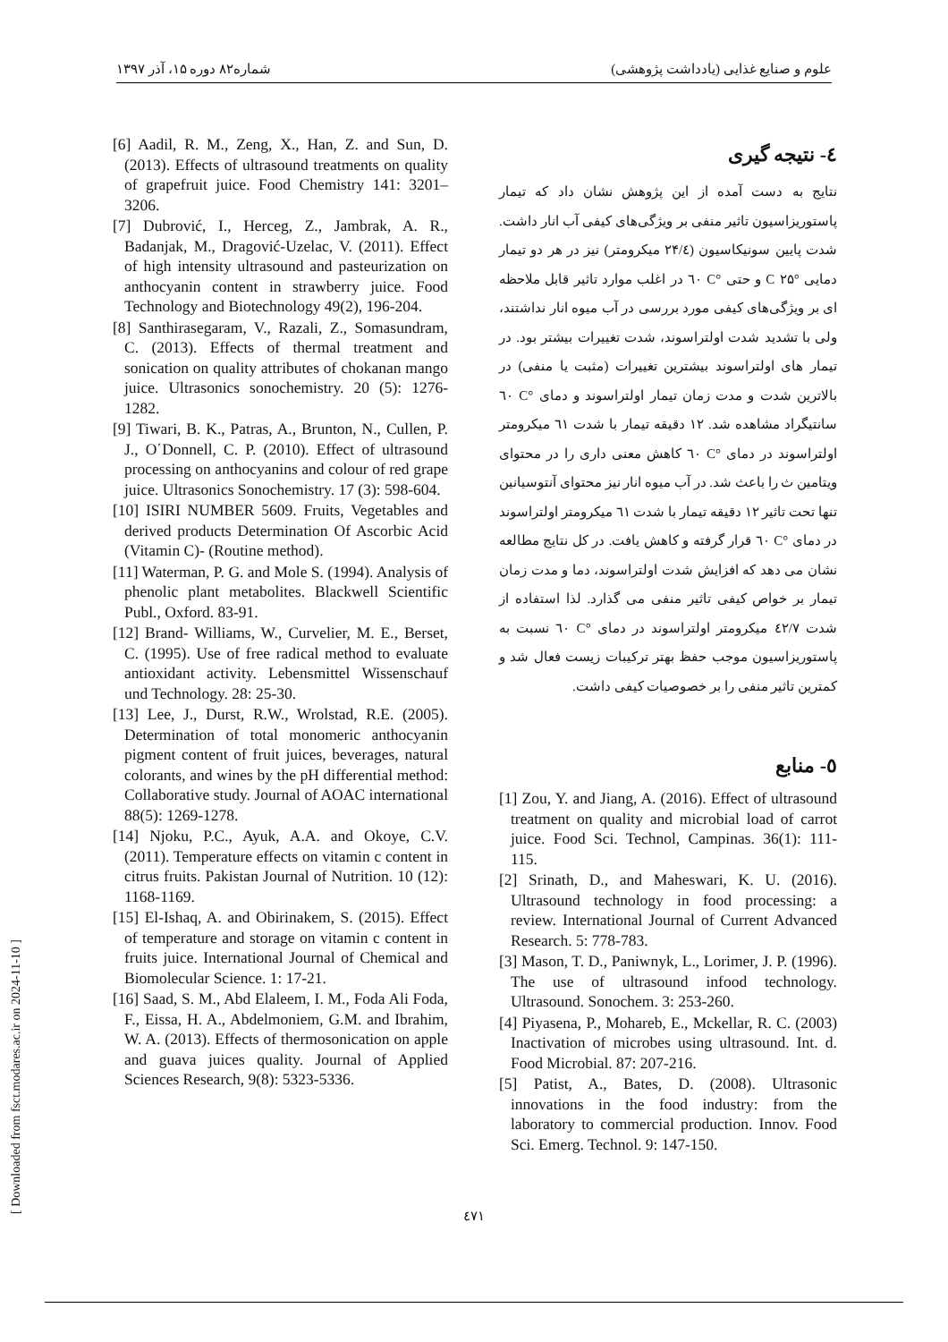علوم و صنایع غذایی (یادداشت پژوهشی) شماره۸۲ دوره ۱۵، آذر ۱۳۹۷
٤- نتیجه گیری
نتایج به دست آمده از این پژوهش نشان داد که تیمار پاستوریزاسیون تاثیر منفی بر ویژگی‌های کیفی آب انار داشت. شدت پایین سونیکاسیون (۲۴/٤ میکرومتر) نیز در هر دو تیمار دمایی °C ۲۵ و حتی °C ٦٠ در اغلب موارد تاثیر قابل ملاحظه ای بر ویژگی‌های کیفی مورد بررسی در آب میوه انار نداشتند، ولی با تشدید شدت اولتراسوند، شدت تغییرات بیشتر بود. در تیمار های اولتراسوند بیشترین تغییرات (مثبت یا منفی) در بالاترین شدت و مدت زمان تیمار اولتراسوند و دمای °C ٦٠ سانتیگراد مشاهده شد. ۱۲ دقیقه تیمار با شدت ٦۱ میکرومتر اولتراسوند در دمای °C ٦٠ کاهش معنی داری را در محتوای ویتامین ث را باعث شد. در آب میوه انار نیز محتوای آنتوسیانین تنها تحت تاثیر ۱۲ دقیقه تیمار با شدت ٦۱ میکرومتر اولتراسوند در دمای °C ٦٠ قرار گرفته و کاهش یافت. در کل نتایج مطالعه نشان می دهد که افزایش شدت اولتراسوند، دما و مدت زمان تیمار بر خواص کیفی تاثیر منفی می گذارد. لذا استفاده از شدت ٤۲/۷ میکرومتر اولتراسوند در دمای °C ٦٠ نسبت به پاستوریزاسیون موجب حفظ بهتر ترکیبات زیست فعال شد و کمترین تاثیر منفی را بر خصوصیات کیفی داشت.
٥- منابع
[1] Zou, Y. and Jiang, A. (2016). Effect of ultrasound treatment on quality and microbial load of carrot juice. Food Sci. Technol, Campinas. 36(1): 111-115.
[2] Srinath, D., and Maheswari, K. U. (2016). Ultrasound technology in food processing: a review. International Journal of Current Advanced Research. 5: 778-783.
[3] Mason, T. D., Paniwnyk, L., Lorimer, J. P. (1996). The use of ultrasound infood technology. Ultrasound. Sonochem. 3: 253-260.
[4] Piyasena, P., Mohareb, E., Mckellar, R. C. (2003) Inactivation of microbes using ultrasound. Int. d. Food Microbial. 87: 207-216.
[5] Patist, A., Bates, D. (2008). Ultrasonic innovations in the food industry: from the laboratory to commercial production. Innov. Food Sci. Emerg. Technol. 9: 147-150.
[6] Aadil, R. M., Zeng, X., Han, Z. and Sun, D. (2013). Effects of ultrasound treatments on quality of grapefruit juice. Food Chemistry 141: 3201–3206.
[7] Dubrović, I., Herceg, Z., Jambrak, A. R., Badanjak, M., Dragović-Uzelac, V. (2011). Effect of high intensity ultrasound and pasteurization on anthocyanin content in strawberry juice. Food Technology and Biotechnology 49(2), 196-204.
[8] Santhirasegaram, V., Razali, Z., Somasundram, C. (2013). Effects of thermal treatment and sonication on quality attributes of chokanan mango juice. Ultrasonics sonochemistry. 20 (5): 1276- 1282.
[9] Tiwari, B. K., Patras, A., Brunton, N., Cullen, P. J., O΄Donnell, C. P. (2010). Effect of ultrasound processing on anthocyanins and colour of red grape juice. Ultrasonics Sonochemistry. 17 (3): 598-604.
[10] ISIRI NUMBER 5609. Fruits, Vegetables and derived products Determination Of Ascorbic Acid (Vitamin C)- (Routine method).
[11] Waterman, P. G. and Mole S. (1994). Analysis of phenolic plant metabolites. Blackwell Scientific Publ., Oxford. 83-91.
[12] Brand- Williams, W., Curvelier, M. E., Berset, C. (1995). Use of free radical method to evaluate antioxidant activity. Lebensmittel Wissenschauf und Technology. 28: 25-30.
[13] Lee, J., Durst, R.W., Wrolstad, R.E. (2005). Determination of total monomeric anthocyanin pigment content of fruit juices, beverages, natural colorants, and wines by the pH differential method: Collaborative study. Journal of AOAC international 88(5): 1269-1278.
[14] Njoku, P.C., Ayuk, A.A. and Okoye, C.V. (2011). Temperature effects on vitamin c content in citrus fruits. Pakistan Journal of Nutrition. 10 (12): 1168-1169.
[15] El-Ishaq, A. and Obirinakem, S. (2015). Effect of temperature and storage on vitamin c content in fruits juice. International Journal of Chemical and Biomolecular Science. 1: 17-21.
[16] Saad, S. M., Abd Elaleem, I. M., Foda Ali Foda, F., Eissa, H. A., Abdelmoniem, G.M. and Ibrahim, W. A. (2013). Effects of thermosonication on apple and guava juices quality. Journal of Applied Sciences Research, 9(8): 5323-5336.
[ Downloaded from fsct.modares.ac.ir on 2024-11-10 ]
٤٧١